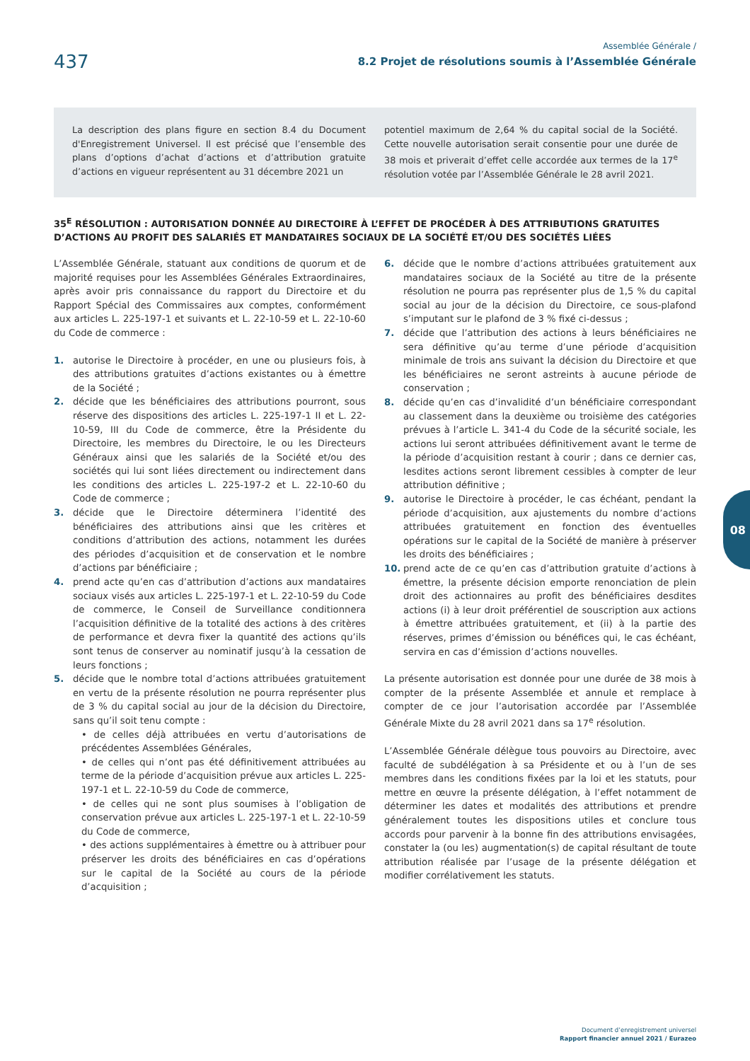437
Assemblée Générale /
8.2 Projet de résolutions soumis à l’Assemblée Générale
La description des plans figure en section 8.4 du Document d'Enregistrement Universel. Il est précisé que l’ensemble des plans d’options d’achat d’actions et d’attribution gratuite d’actions en vigueur représentent au 31 décembre 2021 un
potentiel maximum de 2,64 % du capital social de la Société. Cette nouvelle autorisation serait consentie pour une durée de 38 mois et priverait d’effet celle accordée aux termes de la 17<sup>e</sup> résolution votée par l’Assemblée Générale le 28 avril 2021.
35<sup>E</sup> RÉSOLUTION : AUTORISATION DONNÉE AU DIRECTOIRE À L’EFFET DE PROCÉDER À DES ATTRIBUTIONS GRATUITES D’ACTIONS AU PROFIT DES SALARIÉS ET MANDATAIRES SOCIAUX DE LA SOCIÉTÉ ET/OU DES SOCIÉTÉS LIÉES
L’Assemblée Générale, statuant aux conditions de quorum et de majorité requises pour les Assemblées Générales Extraordinaires, après avoir pris connaissance du rapport du Directoire et du Rapport Spécial des Commissaires aux comptes, conformément aux articles L. 225-197-1 et suivants et L. 22-10-59 et L. 22-10-60 du Code de commerce :
1. autorise le Directoire à procéder, en une ou plusieurs fois, à des attributions gratuites d’actions existantes ou à émettre de la Société ;
2. décide que les bénéficiaires des attributions pourront, sous réserve des dispositions des articles L. 225-197-1 II et L. 22-10-59, III du Code de commerce, être la Présidente du Directoire, les membres du Directoire, le ou les Directeurs Généraux ainsi que les salariés de la Société et/ou des sociétés qui lui sont liées directement ou indirectement dans les conditions des articles L. 225-197-2 et L. 22-10-60 du Code de commerce ;
3. décide que le Directoire déterminera l’identité des bénéficiaires des attributions ainsi que les critères et conditions d’attribution des actions, notamment les durées des périodes d’acquisition et de conservation et le nombre d’actions par bénéficiaire ;
4. prend acte qu’en cas d’attribution d’actions aux mandataires sociaux visés aux articles L. 225-197-1 et L. 22-10-59 du Code de commerce, le Conseil de Surveillance conditionnera l’acquisition définitive de la totalité des actions à des critères de performance et devra fixer la quantité des actions qu’ils sont tenus de conserver au nominatif jusqu’à la cessation de leurs fonctions ;
5. décide que le nombre total d’actions attribuées gratuitement en vertu de la présente résolution ne pourra représenter plus de 3 % du capital social au jour de la décision du Directoire, sans qu’il soit tenu compte :
• de celles déjà attribuées en vertu d’autorisations de précédentes Assemblées Générales,
• de celles qui n’ont pas été définitivement attribuées au terme de la période d’acquisition prévue aux articles L. 225-197-1 et L. 22-10-59 du Code de commerce,
• de celles qui ne sont plus soumises à l’obligation de conservation prévue aux articles L. 225-197-1 et L. 22-10-59 du Code de commerce,
• des actions supplémentaires à émettre ou à attribuer pour préserver les droits des bénéficiaires en cas d’opérations sur le capital de la Société au cours de la période d’acquisition ;
6. décide que le nombre d’actions attribuées gratuitement aux mandataires sociaux de la Société au titre de la présente résolution ne pourra pas représenter plus de 1,5 % du capital social au jour de la décision du Directoire, ce sous-plafond s’imputant sur le plafond de 3 % fixé ci-dessus ;
7. décide que l’attribution des actions à leurs bénéficiaires ne sera définitive qu’au terme d’une période d’acquisition minimale de trois ans suivant la décision du Directoire et que les bénéficiaires ne seront astreints à aucune période de conservation ;
8. décide qu’en cas d’invalidité d’un bénéficiaire correspondant au classement dans la deuxième ou troisième des catégories prévues à l’article L. 341-4 du Code de la sécurité sociale, les actions lui seront attribuées définitivement avant le terme de la période d’acquisition restant à courir ; dans ce dernier cas, lesdites actions seront librement cessibles à compter de leur attribution définitive ;
9. autorise le Directoire à procéder, le cas échéant, pendant la période d’acquisition, aux ajustements du nombre d’actions attribuées gratuitement en fonction des éventuelles opérations sur le capital de la Société de manière à préserver les droits des bénéficiaires ;
10. prend acte de ce qu’en cas d’attribution gratuite d’actions à émettre, la présente décision emporte renonciation de plein droit des actionnaires au profit des bénéficiaires desdites actions (i) à leur droit préférentiel de souscription aux actions à émettre attribuées gratuitement, et (ii) à la partie des réserves, primes d’émission ou bénéfices qui, le cas échéant, servira en cas d’émission d’actions nouvelles.
La présente autorisation est donnée pour une durée de 38 mois à compter de la présente Assemblée et annule et remplace à compter de ce jour l’autorisation accordée par l’Assemblée Générale Mixte du 28 avril 2021 dans sa 17<sup>e</sup> résolution.
L’Assemblée Générale délègue tous pouvoirs au Directoire, avec faculté de subdélégation à sa Présidente et ou à l’un de ses membres dans les conditions fixées par la loi et les statuts, pour mettre en œuvre la présente délégation, à l’effet notamment de déterminer les dates et modalités des attributions et prendre généralement toutes les dispositions utiles et conclure tous accords pour parvenir à la bonne fin des attributions envisagées, constater la (ou les) augmentation(s) de capital résultant de toute attribution réalisée par l’usage de la présente délégation et modifier corrélativement les statuts.
08
Document d’enregistrement universel
Rapport financier annuel 2021 / Eurazeo